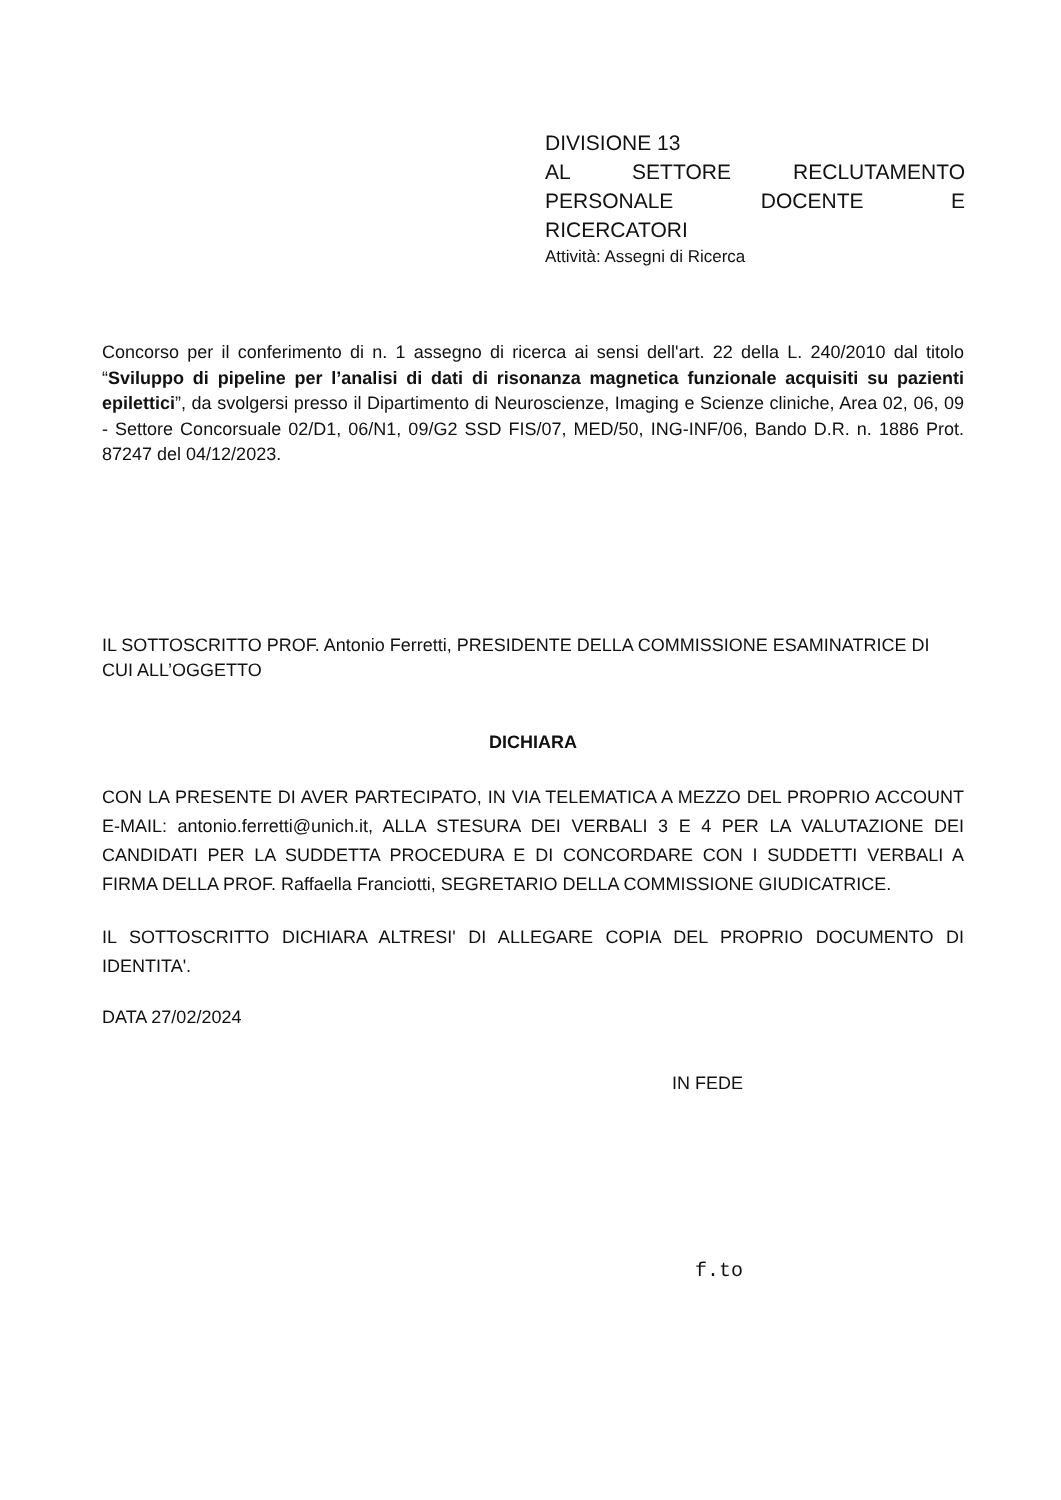DIVISIONE 13
AL SETTORE RECLUTAMENTO
PERSONALE DOCENTE E
RICERCATORI
Attività: Assegni di Ricerca
Concorso per il conferimento di n. 1 assegno di ricerca ai sensi dell'art. 22 della L. 240/2010 dal titolo “Sviluppo di pipeline per l’analisi di dati di risonanza magnetica funzionale acquisiti su pazienti epilettici”, da svolgersi presso il Dipartimento di Neuroscienze, Imaging e Scienze cliniche, Area 02, 06, 09 - Settore Concorsuale 02/D1, 06/N1, 09/G2 SSD FIS/07, MED/50, ING-INF/06, Bando D.R. n. 1886 Prot. 87247 del 04/12/2023.
IL SOTTOSCRITTO PROF. Antonio Ferretti, PRESIDENTE DELLA COMMISSIONE ESAMINATRICE DI CUI ALL’OGGETTO
DICHIARA
CON LA PRESENTE DI AVER PARTECIPATO, IN VIA TELEMATICA A MEZZO DEL PROPRIO ACCOUNT E-MAIL: antonio.ferretti@unich.it, ALLA STESURA DEI VERBALI 3 E 4 PER LA VALUTAZIONE DEI CANDIDATI PER LA SUDDETTA PROCEDURA E DI CONCORDARE CON I SUDDETTI VERBALI A FIRMA DELLA PROF. Raffaella Franciotti, SEGRETARIO DELLA COMMISSIONE GIUDICATRICE.
IL SOTTOSCRITTO DICHIARA ALTRESI' DI ALLEGARE COPIA DEL PROPRIO DOCUMENTO DI IDENTITA'.
DATA 27/02/2024
IN FEDE
f.to